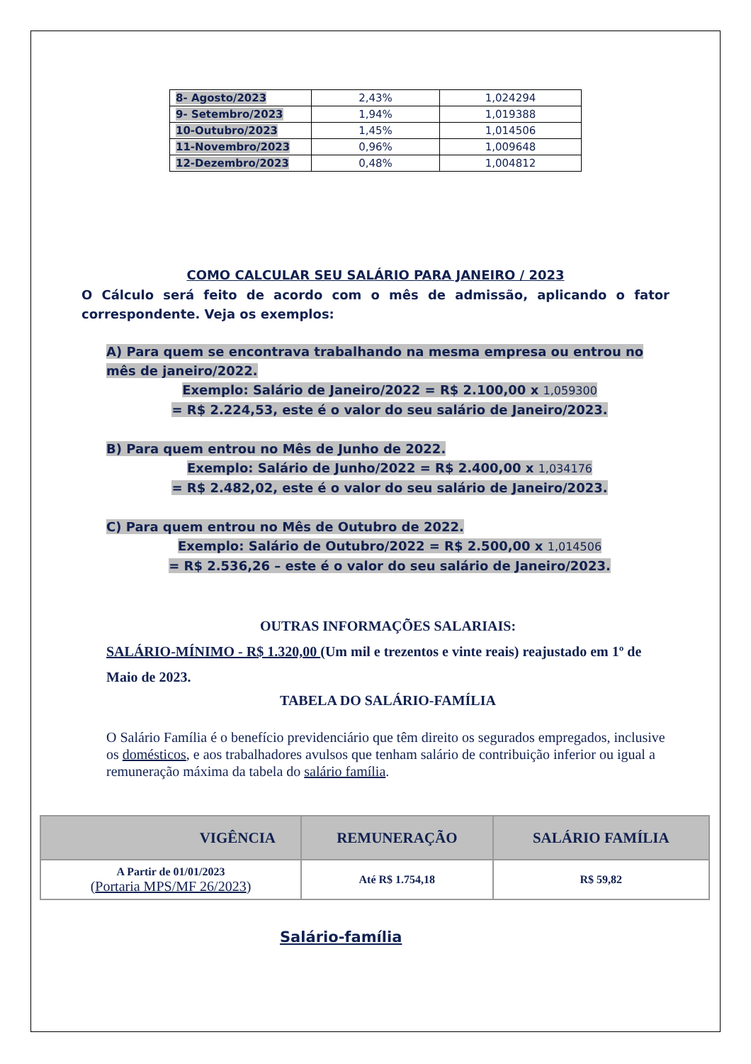| 8- Agosto/2023 | 2,43% | 1,024294 |
| 9- Setembro/2023 | 1,94% | 1,019388 |
| 10-Outubro/2023 | 1,45% | 1,014506 |
| 11-Novembro/2023 | 0,96% | 1,009648 |
| 12-Dezembro/2023 | 0,48% | 1,004812 |
COMO CALCULAR SEU SALÁRIO PARA JANEIRO / 2023
O Cálculo será feito de acordo com o mês de admissão, aplicando o fator correspondente. Veja os exemplos:
A) Para quem se encontrava trabalhando na mesma empresa ou entrou no mês de janeiro/2022.
Exemplo: Salário de Janeiro/2022 = R$ 2.100,00 x 1,059300
= R$ 2.224,53, este é o valor do seu salário de Janeiro/2023.
B) Para quem entrou no Mês de Junho de 2022.
Exemplo: Salário de Junho/2022 = R$ 2.400,00 x 1,034176
= R$ 2.482,02, este é o valor do seu salário de Janeiro/2023.
C) Para quem entrou no Mês de Outubro de 2022.
Exemplo: Salário de Outubro/2022 = R$ 2.500,00 x 1,014506
= R$ 2.536,26 – este é o valor do seu salário de Janeiro/2023.
OUTRAS INFORMAÇÕES SALARIAIS:
SALÁRIO-MÍNIMO - R$ 1.320,00 (Um mil e trezentos e vinte reais) reajustado em 1º de Maio de 2023.
TABELA DO SALÁRIO-FAMÍLIA
O Salário Família é o benefício previdenciário que têm direito os segurados empregados, inclusive os domésticos, e aos trabalhadores avulsos que tenham salário de contribuição inferior ou igual a remuneração máxima da tabela do salário família.
| VIGÊNCIA | REMUNERAÇÃO | SALÁRIO FAMÍLIA |
| --- | --- | --- |
| A Partir de 01/01/2023 ( Portaria MPS/MF 26/2023 ) | Até R$ 1.754,18 | R$ 59,82 |
Salário-família